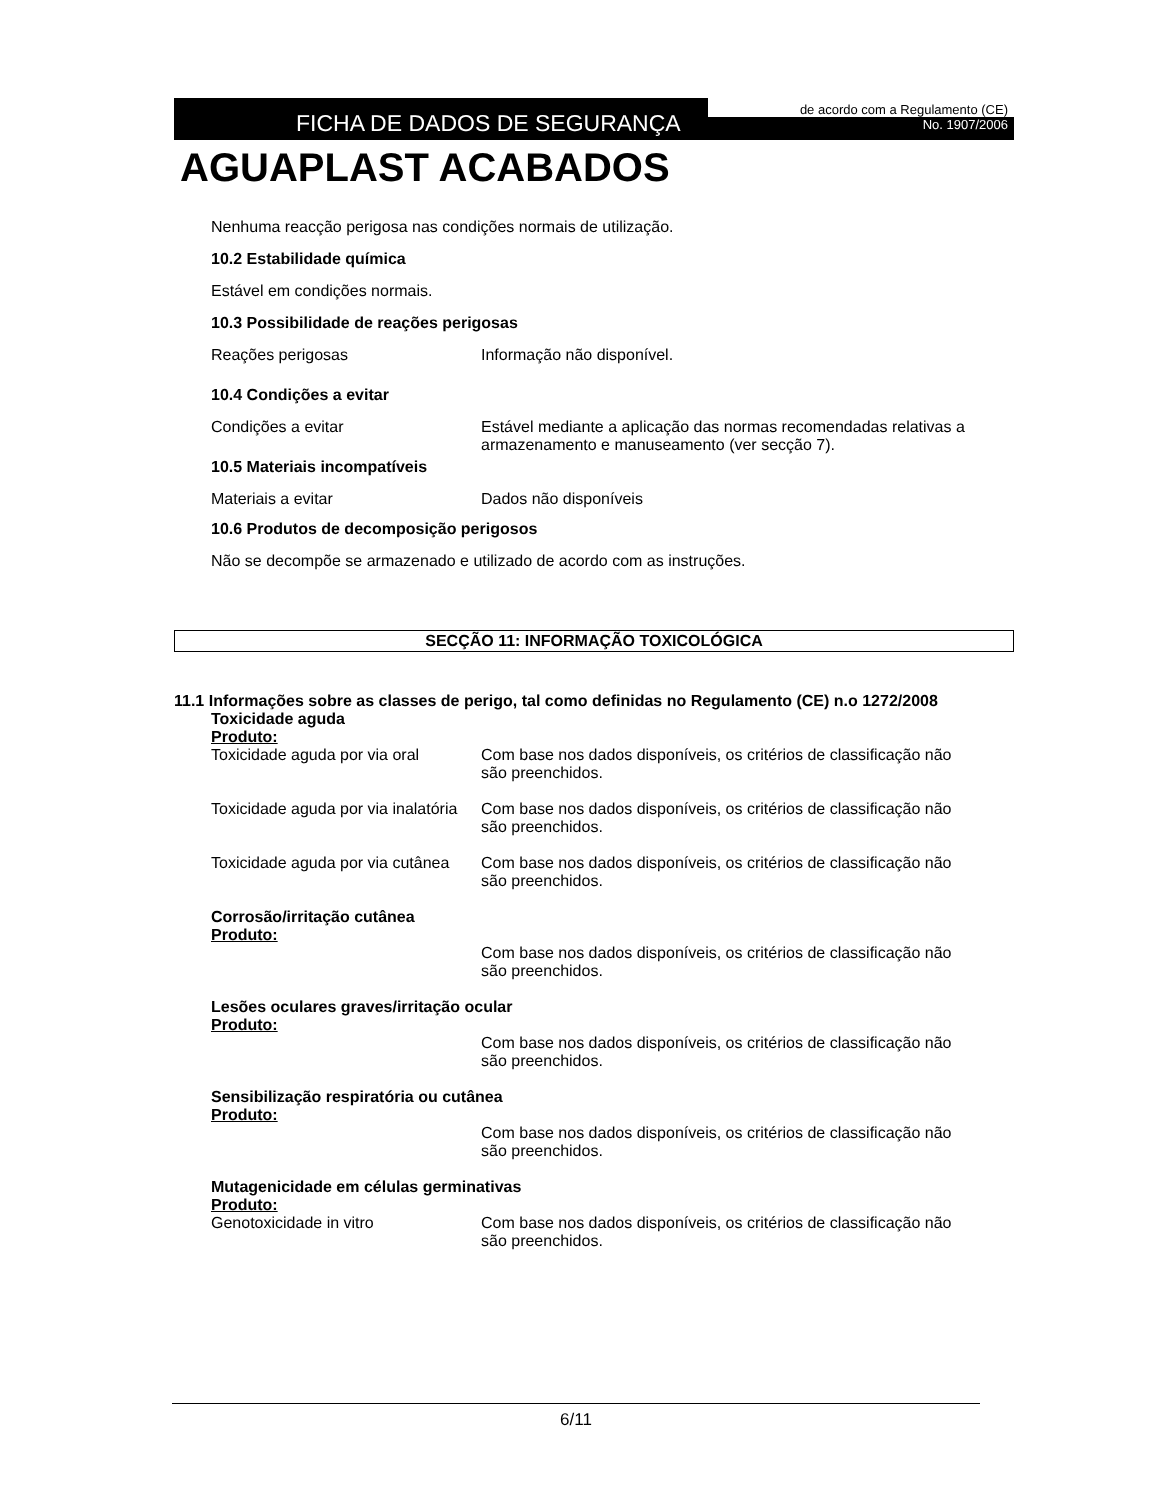FICHA DE DADOS DE SEGURANÇA
de acordo com a Regulamento (CE)
No. 1907/2006
AGUAPLAST ACABADOS
Nenhuma reacção perigosa nas condições normais de utilização.
10.2 Estabilidade química
Estável em condições normais.
10.3 Possibilidade de reações perigosas
Reações perigosas Informação não disponível.
10.4 Condições a evitar
Condições a evitar Estável mediante a aplicação das normas recomendadas relativas a armazenamento e manuseamento (ver secção 7).
10.5 Materiais incompatíveis
Materiais a evitar Dados não disponíveis
10.6 Produtos de decomposição perigosos
Não se decompõe se armazenado e utilizado de acordo com as instruções.
SECÇÃO 11: INFORMAÇÃO TOXICOLÓGICA
11.1 Informações sobre as classes de perigo, tal como definidas no Regulamento (CE) n.o 1272/2008
Toxicidade aguda
Produto:
Toxicidade aguda por via oral
Com base nos dados disponíveis, os critérios de classificação não são preenchidos.
Toxicidade aguda por via inalatória
Com base nos dados disponíveis, os critérios de classificação não são preenchidos.
Toxicidade aguda por via cutânea
Com base nos dados disponíveis, os critérios de classificação não são preenchidos.
Corrosão/irritação cutânea
Produto:
Com base nos dados disponíveis, os critérios de classificação não são preenchidos.
Lesões oculares graves/irritação ocular
Produto:
Com base nos dados disponíveis, os critérios de classificação não são preenchidos.
Sensibilização respiratória ou cutânea
Produto:
Com base nos dados disponíveis, os critérios de classificação não são preenchidos.
Mutagenicidade em células germinativas
Produto:
Genotoxicidade in vitro Com base nos dados disponíveis, os critérios de classificação não são preenchidos.
6/11